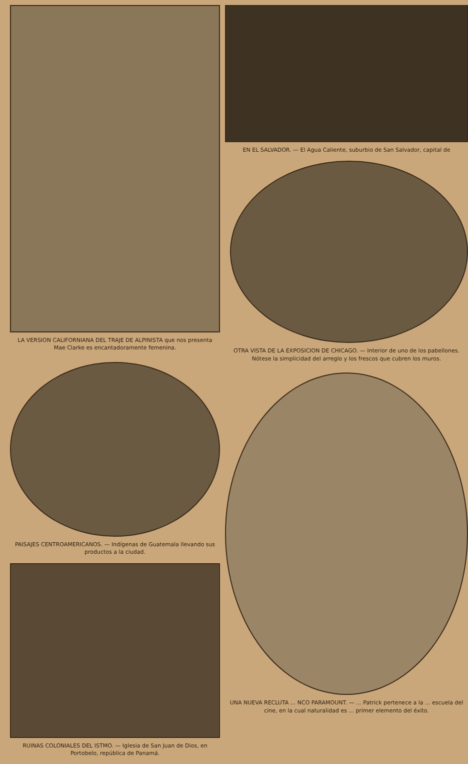LA VERSION CALIFORNIANA DEL TRAJE DE ALPINISTA que nos presenta Mae Clarke es encantadoramente femenina.
PAISAJES CENTROAMERICANOS. — Indígenas de Guatemala llevando sus productos a la ciudad.
RUINAS COLONIALES DEL ISTMO. — Iglesia de San Juan de Dios, en Portobelo, república de Panamá.
EN EL SALVADOR. — El Agua Caliente, suburbio de San Salvador, capital de
OTRA VISTA DE LA EXPOSICION DE CHICAGO. — Interior de uno de los pabellones. Nótese la simplicidad del arreglo y los frescos que cubren los muros.
UNA NUEVA RECLUTA ... NCO PARAMOUNT. — ... Patrick pertenece a la ... escuela del cine, en la cual naturalidad es ... primer elemento del éxito.